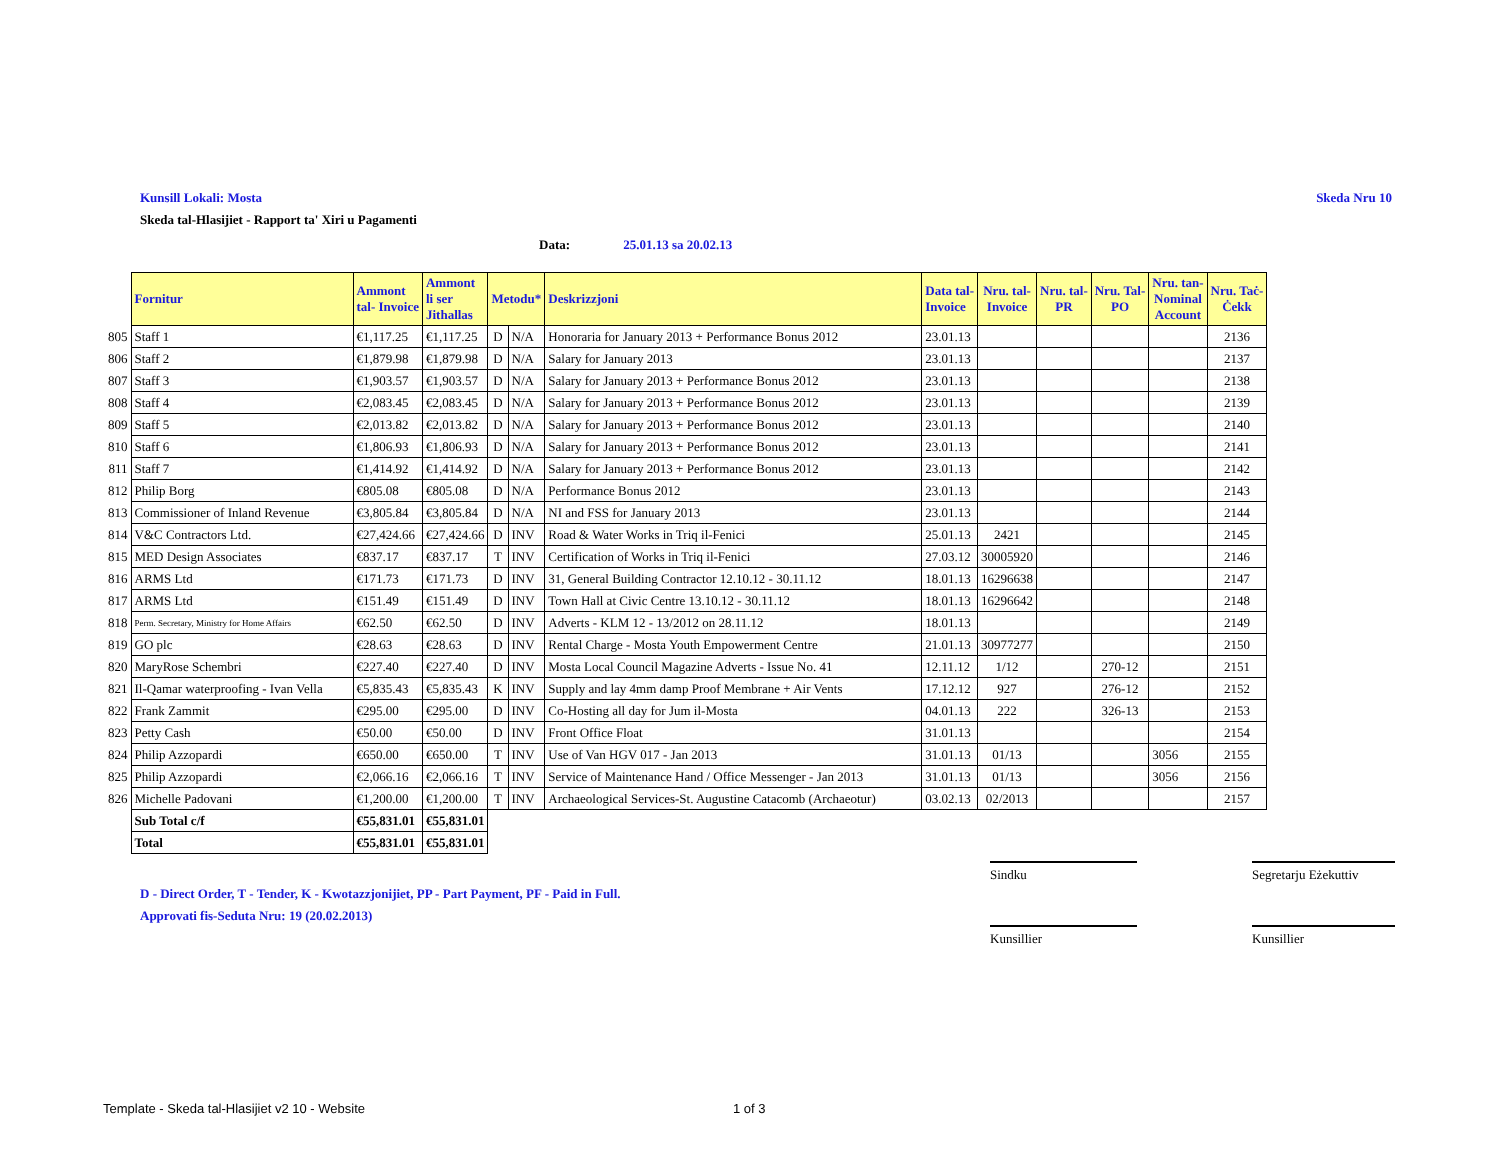Kunsill Lokali: Mosta Skeda Nru 10
Skeda tal-Hlasijiet - Rapport ta' Xiri u Pagamenti
Data: 25.01.13 sa 20.02.13
| | Fornitur | Ammont tal- Invoice | Ammont li ser Jithallas | Metodu* | | Deskrizzjoni | Data tal- Invoice | Nru. tal- Invoice | Nru. tal- PR | Nru. Tal- PO | Nru. tan- Nominal Account | Nru. Taċ- Ċekk |
| --- | --- | --- | --- | --- | --- | --- | --- | --- | --- | --- | --- | --- |
| 805 | Staff 1 | €1,117.25 | €1,117.25 | D | N/A | Honoraria for January 2013 + Performance Bonus 2012 | 23.01.13 | | | | | 2136 |
| 806 | Staff 2 | €1,879.98 | €1,879.98 | D | N/A | Salary for January 2013 | 23.01.13 | | | | | 2137 |
| 807 | Staff 3 | €1,903.57 | €1,903.57 | D | N/A | Salary for January 2013 + Performance Bonus 2012 | 23.01.13 | | | | | 2138 |
| 808 | Staff 4 | €2,083.45 | €2,083.45 | D | N/A | Salary for January 2013 + Performance Bonus 2012 | 23.01.13 | | | | | 2139 |
| 809 | Staff 5 | €2,013.82 | €2,013.82 | D | N/A | Salary for January 2013 + Performance Bonus 2012 | 23.01.13 | | | | | 2140 |
| 810 | Staff 6 | €1,806.93 | €1,806.93 | D | N/A | Salary for January 2013 + Performance Bonus 2012 | 23.01.13 | | | | | 2141 |
| 811 | Staff 7 | €1,414.92 | €1,414.92 | D | N/A | Salary for January 2013 + Performance Bonus 2012 | 23.01.13 | | | | | 2142 |
| 812 | Philip Borg | €805.08 | €805.08 | D | N/A | Performance Bonus 2012 | 23.01.13 | | | | | 2143 |
| 813 | Commissioner of Inland Revenue | €3,805.84 | €3,805.84 | D | N/A | NI and FSS for January 2013 | 23.01.13 | | | | | 2144 |
| 814 | V&C Contractors Ltd. | €27,424.66 | €27,424.66 | D | INV | Road & Water Works in Triq il-Fenici | 25.01.13 | 2421 | | | | 2145 |
| 815 | MED Design Associates | €837.17 | €837.17 | T | INV | Certification of Works in Triq il-Fenici | 27.03.12 | 30005920 | | | | 2146 |
| 816 | ARMS Ltd | €171.73 | €171.73 | D | INV | 31, General Building Contractor 12.10.12 - 30.11.12 | 18.01.13 | 16296638 | | | | 2147 |
| 817 | ARMS Ltd | €151.49 | €151.49 | D | INV | Town Hall at Civic Centre 13.10.12 - 30.11.12 | 18.01.13 | 16296642 | | | | 2148 |
| 818 | Perm. Secretary, Ministry for Home Affairs | €62.50 | €62.50 | D | INV | Adverts - KLM 12 - 13/2012 on 28.11.12 | 18.01.13 | | | | | 2149 |
| 819 | GO plc | €28.63 | €28.63 | D | INV | Rental Charge - Mosta Youth Empowerment Centre | 21.01.13 | 30977277 | | | | 2150 |
| 820 | MaryRose Schembri | €227.40 | €227.40 | D | INV | Mosta Local Council Magazine Adverts - Issue No. 41 | 12.11.12 | 1/12 | | 270-12 | | 2151 |
| 821 | Il-Qamar waterproofing - Ivan Vella | €5,835.43 | €5,835.43 | K | INV | Supply and lay 4mm damp Proof Membrane + Air Vents | 17.12.12 | 927 | | 276-12 | | 2152 |
| 822 | Frank Zammit | €295.00 | €295.00 | D | INV | Co-Hosting all day for Jum il-Mosta | 04.01.13 | 222 | | 326-13 | | 2153 |
| 823 | Petty Cash | €50.00 | €50.00 | D | INV | Front Office Float | 31.01.13 | | | | | 2154 |
| 824 | Philip Azzopardi | €650.00 | €650.00 | T | INV | Use of Van HGV 017 - Jan 2013 | 31.01.13 | 01/13 | | | 3056 | 2155 |
| 825 | Philip Azzopardi | €2,066.16 | €2,066.16 | T | INV | Service of Maintenance Hand / Office Messenger - Jan 2013 | 31.01.13 | 01/13 | | | 3056 | 2156 |
| 826 | Michelle Padovani | €1,200.00 | €1,200.00 | T | INV | Archaeological Services-St. Augustine Catacomb (Archaeotur) | 03.02.13 | 02/2013 | | | | 2157 |
| | Sub Total c/f | €55,831.01 | €55,831.01 | | | | | | | | | |
| | Total | €55,831.01 | €55,831.01 | | | | | | | | | |
Sindku
Segretarju Eżekuttiv
Kunsillier Kunsillier
D - Direct Order, T - Tender, K - Kwotazzjonijiet, PP - Part Payment, PF - Paid in Full.
Approvati fis-Seduta Nru: 19 (20.02.2013)
Template - Skeda tal-Hlasijiet v2 10 - Website
1 of 3